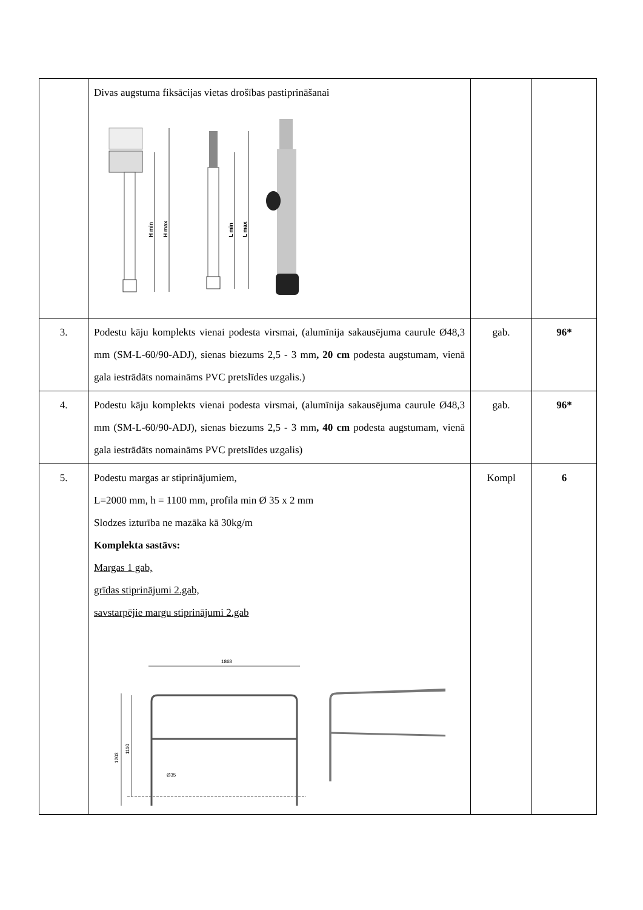| | Divas augstuma fiksācijas vietas drošības pastiprināšanai H min H max L min L max | | |
| 3. | Podestu kāju komplekts vienai podesta virsmai, (alumīnija sakausējuma caurule Ø48,3 mm (SM-L-60/90-ADJ), sienas biezums 2,5 - 3 mm , 20 cm podesta augstumam, vienā gala iestrādāts nomaināms PVC pretslīdes uzgalis.) | gab. | 96* |
| 4. | Podestu kāju komplekts vienai podesta virsmai, (alumīnija sakausējuma caurule Ø48,3 mm (SM-L-60/90-ADJ), sienas biezums 2,5 - 3 mm , 40 cm podesta augstumam, vienā gala iestrādāts nomaināms PVC pretslīdes uzgalis) | gab. | 96* |
| 5. | Podestu margas ar stiprinājumiem, L=2000 mm, h = 1100 mm, profila min Ø 35 x 2 mm Slodzes izturība ne mazāka kā 30kg/m Komplekta sastāvs: Margas 1 gab, grīdas stiprinājumi 2.gab, savstarpējie margu stiprinājumi 2.gab 1868 1203 1110 Ø35 | Kompl | 6 |